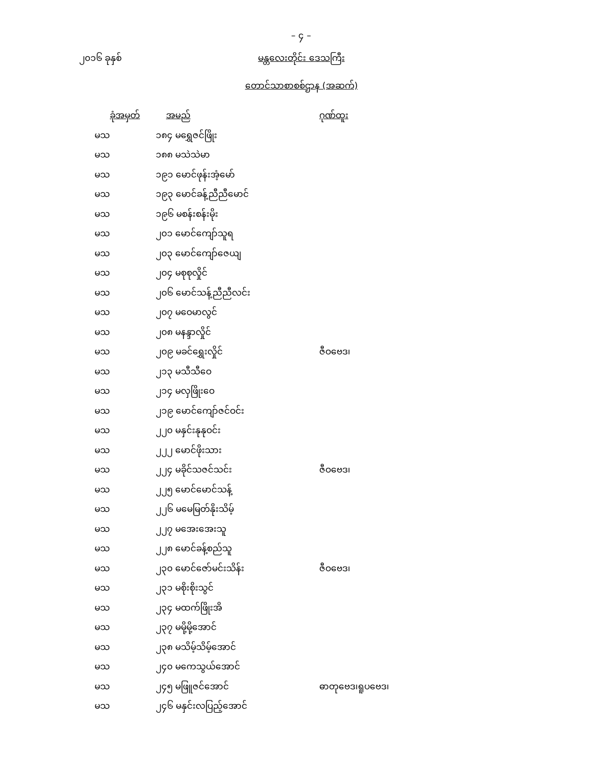– ၄ –
၂၀၁၆ ခုနှစ် မန္တလေးတိုင်း ဒေသကြီး
တောင်သာစာစစ်ဌာန (အဆက်)
| ခုံအမှတ် | အမည် | ဂုဏ်ထူး |
| --- | --- | --- |
| မသ | ၁၈၄ မရွှေဇင်ဖြိုး | |
| မသ | ၁၈၈ မသဲသဲမာ | |
| မသ | ၁၉၁ မောင်ဖုန်းအံ့မော် | |
| မသ | ၁၉၃ မောင်ခန့်ညီညီမောင် | |
| မသ | ၁၉၆ မစန်းစန်းမိုး | |
| မသ | ၂၀၁ မောင်ကျော်သူရ | |
| မသ | ၂၀၃ မောင်ကျော်ဇေယျ | |
| မသ | ၂၀၄ မစုစုလှိုင် | |
| မသ | ၂၀၆ မောင်သန့်ညီညီလင်း | |
| မသ | ၂၀၇ မဝေမာလွင် | |
| မသ | ၂၀၈ မနန္ဒာလှိုင် | |
| မသ | ၂၀၉ မခင်ရွှေးလှိုင် | ဇီဝဗေဒ၊ |
| မသ | ၂၁၃ မသီသီဝေ | |
| မသ | ၂၁၄ မလှဖြိုးဝေ | |
| မသ | ၂၁၉ မောင်ကျော်ဇင်ဝင်း | |
| မသ | ၂၂၀ မနှင်းနုနုဝင်း | |
| မသ | ၂၂၂ မောင်ဖိုးသား | |
| မသ | ၂၂၄ မခိုင်သဇင်သင်း | ဇီဝဗေဒ၊ |
| မသ | ၂၂၅ မောင်မောင်သန့် | |
| မသ | ၂၂၆ မမေမြတ်နိုးသိမ့် | |
| မသ | ၂၂၇ မအေးအေးသူ | |
| မသ | ၂၂၈ မောင်ခန့်စည်သူ | |
| မသ | ၂၃၀ မောင်ဇော်မင်းသိန်း | ဇီဝဗေဒ၊ |
| မသ | ၂၃၁ မစိုးစိုးသွင် | |
| မသ | ၂၃၄ မထက်ဖြိုးအိ | |
| မသ | ၂၃၇ မမို့မို့အောင် | |
| မသ | ၂၃၈ မသိမ့်သိမ့်အောင် | |
| မသ | ၂၄၀ မကေသွယ်အောင် | |
| မသ | ၂၄၅ မဖြူဇင်အောင် | ဓာတုဗေဒ၊ရူပဗေဒ၊ |
| မသ | ၂၄၆ မနှင်းလပြည့်အောင် | |